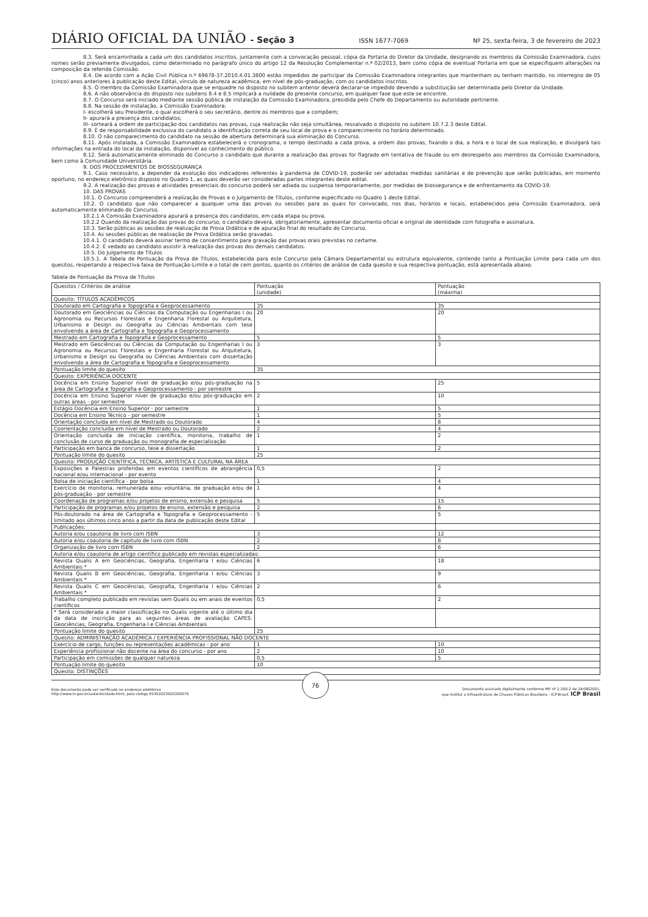DIÁRIO OFICIAL DA UNIÃO - Seção 3
ISSN 1677-7069 Nº 25, sexta-feira, 3 de fevereiro de 2023
8.3. Será encaminhada a cada um dos candidatos inscritos, juntamente com a convocação pessoal, cópia da Portaria do Diretor da Unidade, designando os membros da Comissão Examinadora, cujos nomes serão previamente divulgados, como determinado no parágrafo único do artigo 12 da Resolução Complementar n.º 02/2013, bem como cópia de eventual Portaria em que se especifiquem alterações na composição da referida Comissão.
8.4. De acordo com a Ação Civil Pública n.º 69678-37.2010.4.01.3800 estão impedidos de participar da Comissão Examinadora integrantes que mantenham ou tenham mantido, no interregno de 05 (cinco) anos anteriores à publicação deste Edital, vínculo de natureza acadêmica, em nível de pós-graduação, com os candidatos inscritos.
8.5. O membro da Comissão Examinadora que se enquadre no disposto no subitem anterior deverá declarar-se impedido devendo a substituição ser determinada pelo Diretor da Unidade.
8.6. A não observância do disposto nos subitens 8.4 e 8.5 implicará a nulidade do presente concurso, em qualquer fase que este se encontre.
8.7. O Concurso será iniciado mediante sessão pública de instalação da Comissão Examinadora, presidida pelo Chefe do Departamento ou autoridade pertinente.
8.8. Na sessão de instalação, a Comissão Examinadora:
I- escolherá seu Presidente, o qual escolherá o seu secretário, dentre os membros que a compõem;
II- apurará a presença dos candidatos;
III- sorteará a ordem de participação dos candidatos nas provas, cuja realização não seja simultânea, ressalvado o disposto no subitem 10.7.2.3 deste Edital.
8.9. É de responsabilidade exclusiva do candidato a identificação correta de seu local de prova e o comparecimento no horário determinado.
8.10. O não comparecimento do candidato na sessão de abertura determinará sua eliminação do Concurso.
8.11. Após instalada, a Comissão Examinadora estabelecerá o cronograma, o tempo destinado a cada prova, a ordem das provas, fixando o dia, a hora e o local de sua realização, e divulgará tais informações na entrada do local da instalação, disponível ao conhecimento do público.
8.12. Será automaticamente eliminado do Concurso o candidato que durante a realização das provas for flagrado em tentativa de fraude ou em desrespeito aos membros da Comissão Examinadora, bem como à Comunidade Universitária.
9. DOS PROCEDIMENTOS DE BIOSSEGURANÇA
9.1. Caso necessário, a depender da evolução dos indicadores referentes à pandemia de COVID-19, poderão ser adotadas medidas sanitárias e de prevenção que serão publicadas, em momento oportuno, no endereço eletrônico disposto no Quadro 1, as quais deverão ser consideradas partes integrantes deste edital.
9.2. A realização das provas e atividades presenciais do concurso poderá ser adiada ou suspensa temporariamente, por medidas de biossegurança e de enfrentamento da COVID-19.
10. DAS PROVAS
10.1. O Concurso compreenderá a realização de Provas e o Julgamento de Títulos, conforme especificado no Quadro 1 deste Edital.
10.2. O candidato que não comparecer a qualquer uma das provas ou sessões para as quais for convocado, nos dias, horários e locais, estabelecidos pela Comissão Examinadora, será automaticamente eliminado do Concurso.
10.2.1 A Comissão Examinadora apurará a presença dos candidatos, em cada etapa ou prova.
10.2.2 Quando da realização das provas do concurso, o candidato deverá, obrigatoriamente, apresentar documento oficial e original de identidade com fotografia e assinatura.
10.3. Serão públicas as sessões de realização de Prova Didática e de apuração final do resultado do Concurso.
10.4. As sessões públicas de realização de Prova Didática serão gravadas.
10.4.1. O candidato deverá assinar termo de consentimento para gravação das provas orais previstas no certame.
10.4.2. É vedado ao candidato assistir à realização das provas dos demais candidatos.
10.5. Do Julgamento de Títulos
10.5.1. A Tabela de Pontuação da Prova de Títulos, estabelecida para este Concurso pela Câmara Departamental ou estrutura equivalente, contendo tanto a Pontuação Limite para cada um dos quesitos, respeitando a respectiva faixa de Pontuação-Limite e o total de cem pontos, quanto os critérios de análise de cada quesito e sua respectiva pontuação, está apresentada abaixo.
Tabela de Pontuação da Prova de Títulos
| Quesitos / Critérios de análise | Pontuação (unidade) | Pontuação (máxima) |
| Quesito: TÍTULOS ACADÊMICOS | | |
| Doutorado em Cartografia e Topografia e Geoprocessamento | 35 | 35 |
| Doutorado em Geociências ou Ciências da Computação ou Engenharias I ou Agronomia ou Recursos Florestais e Engenharia Florestal ou Arquitetura, Urbanismo e Design ou Geografia ou Ciências Ambientais com tese envolvendo a área de Cartografia e Topografia e Geoprocessamento | 20 | 20 |
| Mestrado em Cartografia e Topografia e Geoprocessamento | 5 | 5 |
| Mestrado em Geociências ou Ciências da Computação ou Engenharias I ou Agronomia ou Recursos Florestais e Engenharia Florestal ou Arquitetura, Urbanismo e Design ou Geografia ou Ciências Ambientais com dissertação envolvendo a área de Cartografia e Topografia e Geoprocessamento | 3 | 3 |
| Pontuação limite do quesito | 35 | |
| Quesito: EXPERIÊNCIA DOCENTE | | |
| Docência em Ensino Superior nível de graduação e/ou pós-graduação na área de Cartografia e Topografia e Geoprocessamento - por semestre | 5 | 25 |
| Docência em Ensino Superior nível de graduação e/ou pós-graduação em outras áreas - por semestre | 2 | 10 |
| Estágio Docência em Ensino Superior - por semestre | 1 | 5 |
| Docência em Ensino Técnico - por semestre | 1 | 5 |
| Orientação concluída em nível de Mestrado ou Doutorado | 4 | 8 |
| Coorientação concluída em nível de Mestrado ou Doutorado | 2 | 4 |
| Orientação concluída de iniciação científica, monitoria, trabalho de conclusão de curso de graduação ou monografia de especialização | 1 | 2 |
| Participação em banca de concurso, tese e dissertação | 1 | 2 |
| Pontuação limite do quesito | 25 | |
| Quesito: PRODUÇÃO CIENTÍFICA, TÉCNICA, ARTÍSTICA E CULTURAL NA ÁREA | | |
| Exposições e Palestras proferidas em eventos científicos de abrangência nacional e/ou internacional - por evento | 0,5 | 2 |
| Bolsa de iniciação científica - por bolsa | 1 | 4 |
| Exercício de monitoria, remunerada e/ou voluntária, de graduação e/ou de pós-graduação - por semestre | 1 | 4 |
| Coordenação de programas e/ou projetos de ensino, extensão e pesquisa | 5 | 15 |
| Participação de programas e/ou projetos de ensino, extensão e pesquisa | 2 | 6 |
| Pós-doutorado na área de Cartografia e Topografia e Geoprocessamento - limitado aos últimos cinco anos a partir da data de publicação deste Edital | 5 | 5 |
| Publicações: | | |
| Autoria e/ou coautoria de livro com ISBN | 3 | 12 |
| Autoria e/ou coautoria de capítulo de livro com ISBN | 2 | 8 |
| Organização de livro com ISBN | 2 | 6 |
| Autoria e/ou coautoria de artigo científico publicado em revistas especializadas: | | |
| Revista Qualis A em Geociências, Geografia, Engenharia I e/ou Ciências Ambientais * | 6 | 18 |
| Revista Qualis B em Geociências, Geografia, Engenharia I e/ou Ciências Ambientais * | 3 | 9 |
| Revista Qualis C em Geociências, Geografia, Engenharia I e/ou Ciências Ambientais * | 2 | 6 |
| Trabalho completo publicado em revistas sem Qualis ou em anais de eventos científicos | 0,5 | 2 |
| * Será considerada a maior classificação no Qualis vigente até o último dia da data de inscrição para as seguintes áreas de avaliação CAPES: Geociências, Geografia, Engenharia I e Ciências Ambientais | | |
| Pontuação limite do quesito | 25 | |
| Quesito: ADMINISTRAÇÃO ACADÊMICA / EXPERIÊNCIA PROFISSIONAL NÃO DOCENTE | | |
| Exercício de cargo, funções ou representações acadêmicas - por ano | 1 | 10 |
| Experiência profissional não docente na área do concurso - por ano | 2 | 10 |
| Participação em comissões de qualquer natureza | 0,5 | 5 |
| Pontuação limite do quesito | 10 | |
| Quesito: DISTINÇÕES | | |
Este documento pode ser verificado no endereço eletrônico
http://www.in.gov.br/autenticidade.html, pelo código 05302023020300076
76
Documento assinado digitalmente conforme MP nº 2.200-2 de 24/08/2001,
que institui a Infraestrutura de Chaves Públicas Brasileira - ICP-Brasil. ICP Brasil